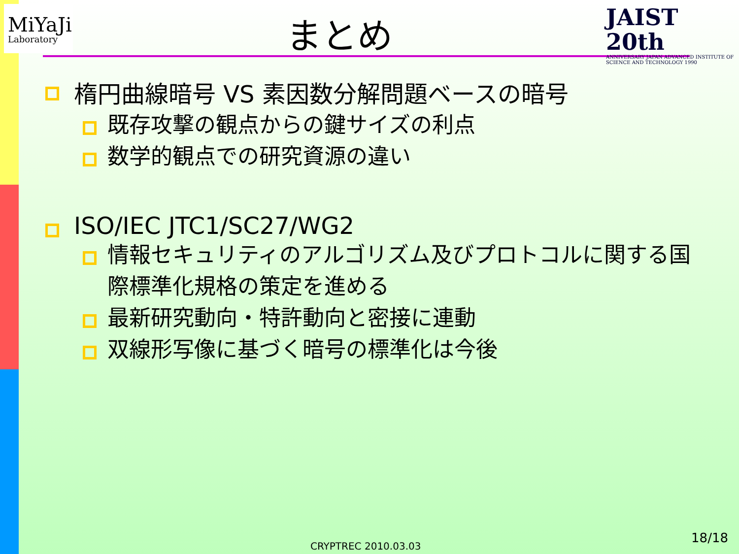MiYaJi
Laboratory
まとめ
JAIST 20th
ANNIVERSARY JAPAN ADVANCED INSTITUTE OF SCIENCE AND TECHNOLOGY 1990
楕円曲線暗号 VS 素因数分解問題ベースの暗号
既存攻撃の観点からの鍵サイズの利点
数学的観点での研究資源の違い
ISO/IEC JTC1/SC27/WG2
情報セキュリティのアルゴリズム及びプロトコルに関する国際標準化規格の策定を進める
最新研究動向・特許動向と密接に連動
双線形写像に基づく暗号の標準化は今後
CRYPTREC 2010.03.03
18/18